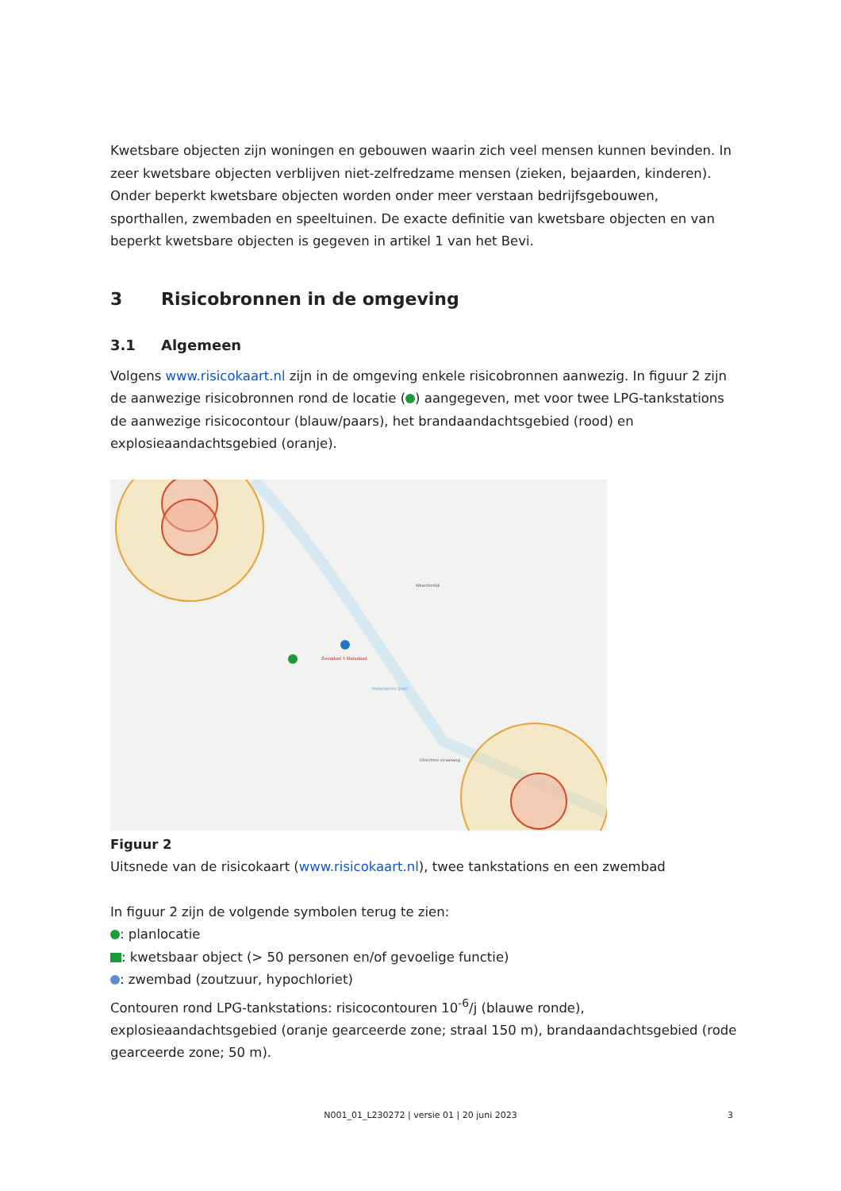Kwetsbare objecten zijn woningen en gebouwen waarin zich veel mensen kunnen bevinden. In zeer kwetsbare objecten verblijven niet-zelfredzame mensen (zieken, bejaarden, kinderen). Onder beperkt kwetsbare objecten worden onder meer verstaan bedrijfsgebouwen, sporthallen, zwembaden en speeltuinen. De exacte definitie van kwetsbare objecten en van beperkt kwetsbare objecten is gegeven in artikel 1 van het Bevi.
3 Risicobronnen in de omgeving
3.1 Algemeen
Volgens www.risicokaart.nl zijn in de omgeving enkele risicobronnen aanwezig. In figuur 2 zijn de aanwezige risicobronnen rond de locatie ( ) aangegeven, met voor twee LPG-tankstations de aanwezige risicocontour (blauw/paars), het brandaandachtsgebied (rood) en explosieaandachtsgebied (oranje).
Zwembad 't Statenbad
Waardsedijk
Utrechtse straatweg
Hollandsche IJssel
Figuur 2
Uitsnede van de risicokaart (www.risicokaart.nl), twee tankstations en een zwembad
In figuur 2 zijn de volgende symbolen terug te zien:
: planlocatie
: kwetsbaar object (> 50 personen en/of gevoelige functie)
: zwembad (zoutzuur, hypochloriet)
Contouren rond LPG-tankstations: risicocontouren 10<sup>-6</sup>/j (blauwe ronde), explosieaandachtsgebied (oranje gearceerde zone; straal 150 m), brandaandachtsgebied (rode gearceerde zone; 50 m).
N001_01_L230272 | versie 01 | 20 juni 2023 3